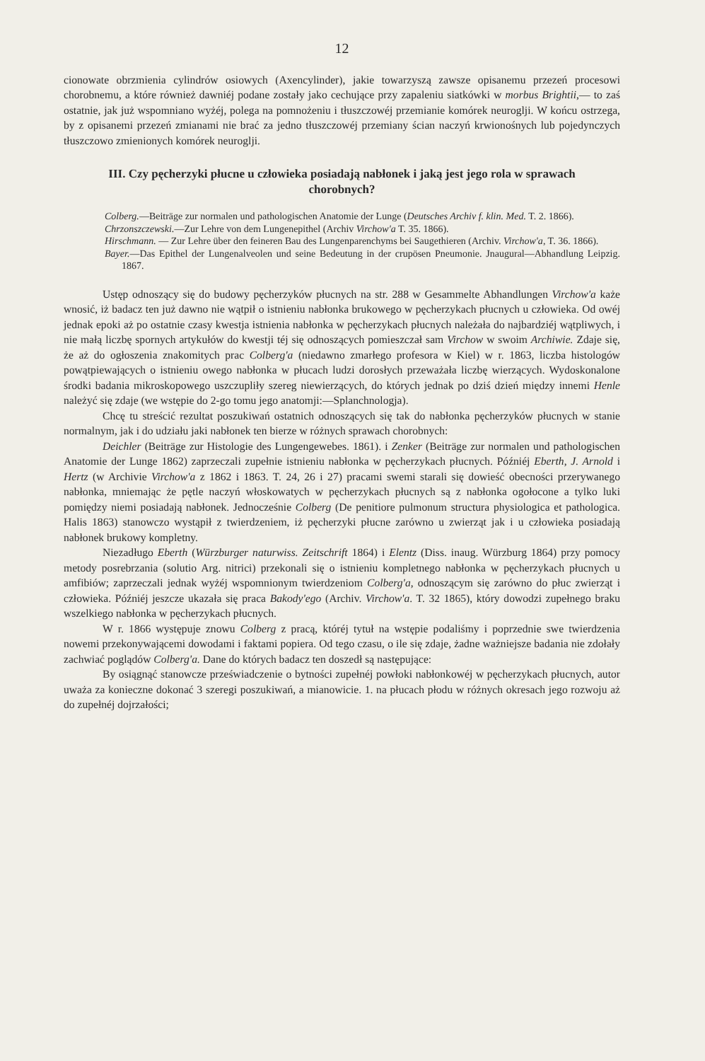12
cionowate obrzmienia cylindrów osiowych (Axencylinder), jakie towarzyszą zawsze opisanemu przezeń procesowi chorobnemu, a które również dawniéj podane zostały jako cechujące przy zapaleniu siatkówki w morbus Brightii,— to zaś ostatnie, jak już wspomniano wyżéj, polega na pomnożeniu i tłuszczowéj przemianie komórek neurogljі. W końcu ostrzega, by z opisanemi przezeń zmianami nie brać za jedno tłuszczowéj przemiany ścian naczyń krwionośnych lub pojedynczych tłuszczowo zmienionych komórek neurogljі.
III. Czy pęcherzyki płucne u człowieka posiadają nabłonek i jaką jest jego rola w sprawach chorobnych?
Colberg.—Beiträge zur normalen und pathologischen Anatomie der Lunge (Deutsches Archiv f. klin. Med. T. 2. 1866).
Chrzonszczewski.—Zur Lehre von dem Lungenepithel (Archiv Virchow'a T. 35. 1866).
Hirschmann. — Zur Lehre über den feineren Bau des Lungenparenchyms bei Saugethieren (Archiv. Virchow'a, T. 36. 1866).
Bayer.—Das Epithel der Lungenalveolen und seine Bedeutung in der crupösen Pneumonie. Jnaugural—Abhandlung Leipzig. 1867.
Ustęp odnoszący się do budowy pęcherzyków płucnych na str. 288 w Gesammelte Abhandlungen Virchow'a każe wnosić, iż badacz ten już dawno nie wątpił o istnieniu nabłonka brukowego w pęcherzykach płucnych u człowieka. Od owéj jednak epoki aż po ostatnie czasy kwestja istnienia nabłonka w pęcherzykach płucnych należała do najbardziéj wątpliwych, i nie małą liczbę spornych artykułów do kwestji téj się odnoszących pomieszczał sam Virchow w swoim Archiwie. Zdaje się, że aż do ogłoszenia znakomitych prac Colberg'a (niedawno zmarłego profesora w Kiel) w r. 1863, liczba histologów powątpiewających o istnieniu owego nabłonka w płucach ludzi dorosłych przeważała liczbę wierzących. Wydoskonalone środki badania mikroskopowego uszczupliły szereg niewierzących, do których jednak po dziś dzień między innemi Henle należyć się zdaje (we wstępie do 2-go tomu jego anatomji:—Splanchnologja).
Chcę tu streścić rezultat poszukiwań ostatnich odnoszących się tak do nabłonka pęcherzyków płucnych w stanie normalnym, jak i do udziału jaki nabłonek ten bierze w różnych sprawach chorobnych:
Deichler (Beiträge zur Histologie des Lungengewebes. 1861). i Zenker (Beiträge zur normalen und pathologischen Anatomie der Lunge 1862) zaprzeczali zupełnie istnieniu nabłonka w pęcherzykach płucnych. Późniéj Eberth, J. Arnold i Hertz (w Archivie Virchow'a z 1862 i 1863. T. 24, 26 i 27) pracami swemi starali się dowieść obecności przerywanego nabłonka, mniemając że pętle naczyń włoskowatych w pęcherzykach płucnych są z nabłonka ogołocone a tylko luki pomiędzy niemi posiadają nabłonek. Jednocześnie Colberg (De penitiore pulmonum structura physiologica et pathologica. Halis 1863) stanowczo wystąpił z twierdzeniem, iż pęcherzyki płucne zarówno u zwierząt jak i u człowieka posiadają nabłonek brukowy kompletny.
Niezadługo Eberth (Würzburger naturwiss. Zeitschrift 1864) i Elentz (Diss. inaug. Würzburg 1864) przy pomocy metody posrebrzania (solutio Arg. nitrici) przekonali się o istnieniu kompletnego nabłonka w pęcherzykach płucnych u amfibiów; zaprzeczali jednak wyżéj wspomnionym twierdzeniom Colberg'a, odnoszącym się zarówno do płuc zwierząt i człowieka. Późniéj jeszcze ukazała się praca Bakody'ego (Archiv. Virchow'a. T. 32 1865), który dowodzi zupełnego braku wszelkiego nabłonka w pęcherzykach płucnych.
W r. 1866 występuje znowu Colberg z pracą, któréj tytuł na wstępie podaliśmy i poprzednie swe twierdzenia nowemi przekonywającemi dowodami i faktami popiera. Od tego czasu, o ile się zdaje, żadne ważniejsze badania nie zdołały zachwiać poglądów Colberg'a. Dane do których badacz ten doszedł są następujące:
By osiągnąć stanowcze przeświadczenie o bytności zupełnéj powłoki nabłonkowéj w pęcherzykach płucnych, autor uważa za konieczne dokonać 3 szeregi poszukiwań, a mianowicie. 1. na płucach płodu w różnych okresach jego rozwoju aż do zupełnéj dojrzałości;